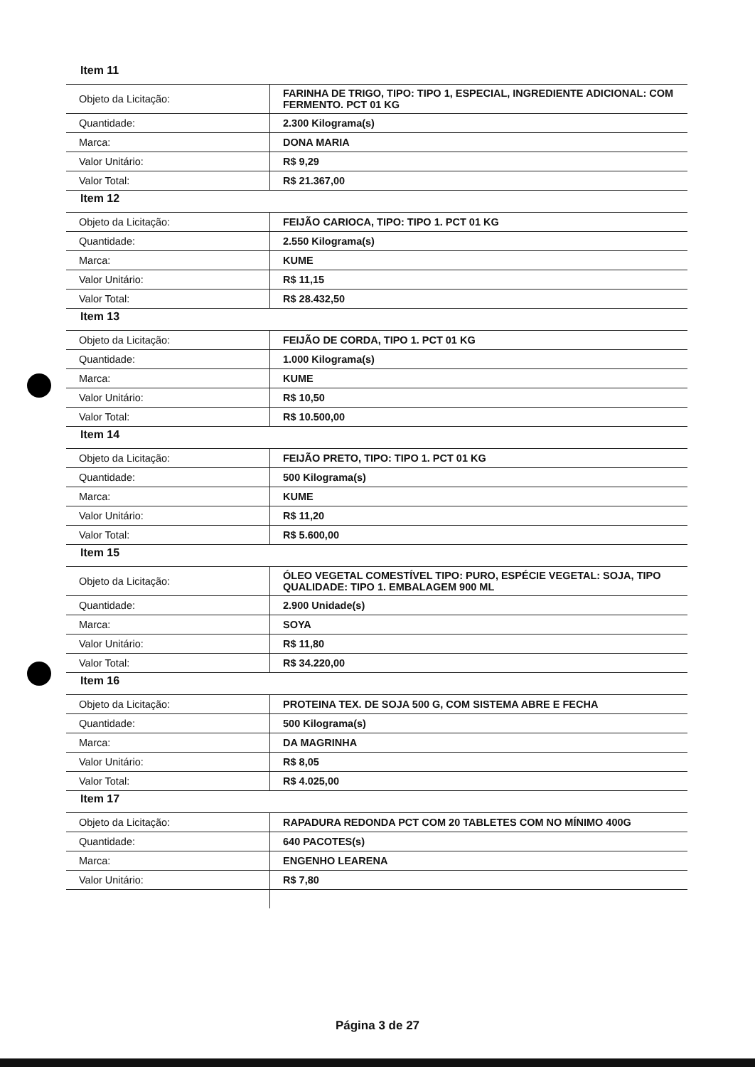Item 11
| Objeto da Licitação: | FARINHA DE TRIGO, TIPO: TIPO 1, ESPECIAL, INGREDIENTE ADICIONAL: COM FERMENTO. PCT 01 KG |
| Quantidade: | 2.300 Kilograma(s) |
| Marca: | DONA MARIA |
| Valor Unitário: | R$ 9,29 |
| Valor Total: | R$ 21.367,00 |
Item 12
| Objeto da Licitação: | FEIJÃO CARIOCA, TIPO: TIPO 1. PCT 01 KG |
| Quantidade: | 2.550 Kilograma(s) |
| Marca: | KUME |
| Valor Unitário: | R$ 11,15 |
| Valor Total: | R$ 28.432,50 |
Item 13
| Objeto da Licitação: | FEIJÃO DE CORDA, TIPO 1. PCT 01 KG |
| Quantidade: | 1.000 Kilograma(s) |
| Marca: | KUME |
| Valor Unitário: | R$ 10,50 |
| Valor Total: | R$ 10.500,00 |
Item 14
| Objeto da Licitação: | FEIJÃO PRETO, TIPO: TIPO 1. PCT 01 KG |
| Quantidade: | 500 Kilograma(s) |
| Marca: | KUME |
| Valor Unitário: | R$ 11,20 |
| Valor Total: | R$ 5.600,00 |
Item 15
| Objeto da Licitação: | ÓLEO VEGETAL COMESTÍVEL TIPO: PURO, ESPÉCIE VEGETAL: SOJA, TIPO QUALIDADE: TIPO 1. EMBALAGEM 900 ML |
| Quantidade: | 2.900 Unidade(s) |
| Marca: | SOYA |
| Valor Unitário: | R$ 11,80 |
| Valor Total: | R$ 34.220,00 |
Item 16
| Objeto da Licitação: | PROTEINA TEX. DE SOJA 500 G, COM SISTEMA ABRE E FECHA |
| Quantidade: | 500 Kilograma(s) |
| Marca: | DA MAGRINHA |
| Valor Unitário: | R$ 8,05 |
| Valor Total: | R$ 4.025,00 |
Item 17
| Objeto da Licitação: | RAPADURA REDONDA PCT COM 20 TABLETES COM NO MÍNIMO 400G |
| Quantidade: | 640 PACOTES(s) |
| Marca: | ENGENHO LEARENA |
| Valor Unitário: | R$ 7,80 |
Página 3 de 27